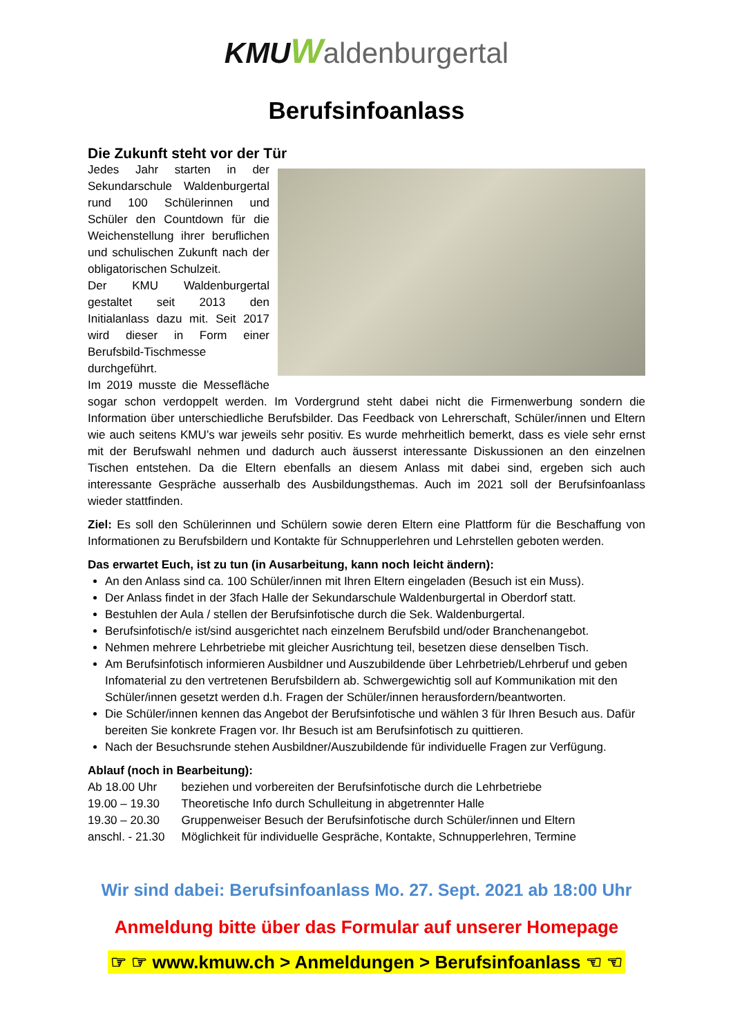KMU Waldenburgertal
Berufsinfoanlass
Die Zukunft steht vor der Tür
Jedes Jahr starten in der Sekundarschule Waldenburgertal rund 100 Schülerinnen und Schüler den Countdown für die Weichenstellung ihrer beruflichen und schulischen Zukunft nach der obligatorischen Schulzeit.
Der KMU Waldenburgertal gestaltet seit 2013 den Initialanlass dazu mit. Seit 2017 wird dieser in Form einer Berufsbild-Tischmesse durchgeführt.
Im 2019 musste die Messefläche sogar schon verdoppelt werden. Im Vordergrund steht dabei nicht die Firmenwerbung sondern die Information über unterschiedliche Berufsbilder. Das Feedback von Lehrerschaft, Schüler/innen und Eltern wie auch seitens KMU’s war jeweils sehr positiv. Es wurde mehrheitlich bemerkt, dass es viele sehr ernst mit der Berufswahl nehmen und dadurch auch äusserst interessante Diskussionen an den einzelnen Tischen entstehen. Da die Eltern ebenfalls an diesem Anlass mit dabei sind, ergeben sich auch interessante Gespräche ausserhalb des Ausbildungsthemas. Auch im 2021 soll der Berufsinfoanlass wieder stattfinden.
Ziel: Es soll den Schülerinnen und Schülern sowie deren Eltern eine Plattform für die Beschaffung von Informationen zu Berufsbildern und Kontakte für Schnupperlehren und Lehrstellen geboten werden.
Das erwartet Euch, ist zu tun (in Ausarbeitung, kann noch leicht ändern):
An den Anlass sind ca. 100 Schüler/innen mit Ihren Eltern eingeladen (Besuch ist ein Muss).
Der Anlass findet in der 3fach Halle der Sekundarschule Waldenburgertal in Oberdorf statt.
Bestuhlen der Aula / stellen der Berufsinfotische durch die Sek. Waldenburgertal.
Berufsinfotisch/e ist/sind ausgerichtet nach einzelnem Berufsbild und/oder Branchenangebot.
Nehmen mehrere Lehrbetriebe mit gleicher Ausrichtung teil, besetzen diese denselben Tisch.
Am Berufsinfotisch informieren Ausbildner und Auszubildende über Lehrbetrieb/Lehrberuf und geben Infomaterial zu den vertretenen Berufsbildern ab. Schwergewichtig soll auf Kommunikation mit den Schüler/innen gesetzt werden d.h. Fragen der Schüler/innen herausfordern/beantworten.
Die Schüler/innen kennen das Angebot der Berufsinfotische und wählen 3 für Ihren Besuch aus. Dafür bereiten Sie konkrete Fragen vor. Ihr Besuch ist am Berufsinfotisch zu quittieren.
Nach der Besuchsrunde stehen Ausbildner/Auszubildende für individuelle Fragen zur Verfügung.
Ablauf (noch in Bearbeitung):
| Ab 18.00 Uhr | beziehen und vorbereiten der Berufsinfotische durch die Lehrbetriebe |
| 19.00 – 19.30 | Theoretische Info durch Schulleitung in abgetrennter Halle |
| 19.30 – 20.30 | Gruppenweiser Besuch der Berufsinfotische durch Schüler/innen und Eltern |
| anschl. - 21.30 | Möglichkeit für individuelle Gespräche, Kontakte, Schnupperlehren, Termine |
Wir sind dabei: Berufsinfoanlass Mo. 27. Sept. 2021 ab 18:00 Uhr
Anmeldung bitte über das Formular auf unserer Homepage
☞ ☞ www.kmuw.ch > Anmeldungen > Berufsinfoanlass ☜ ☜